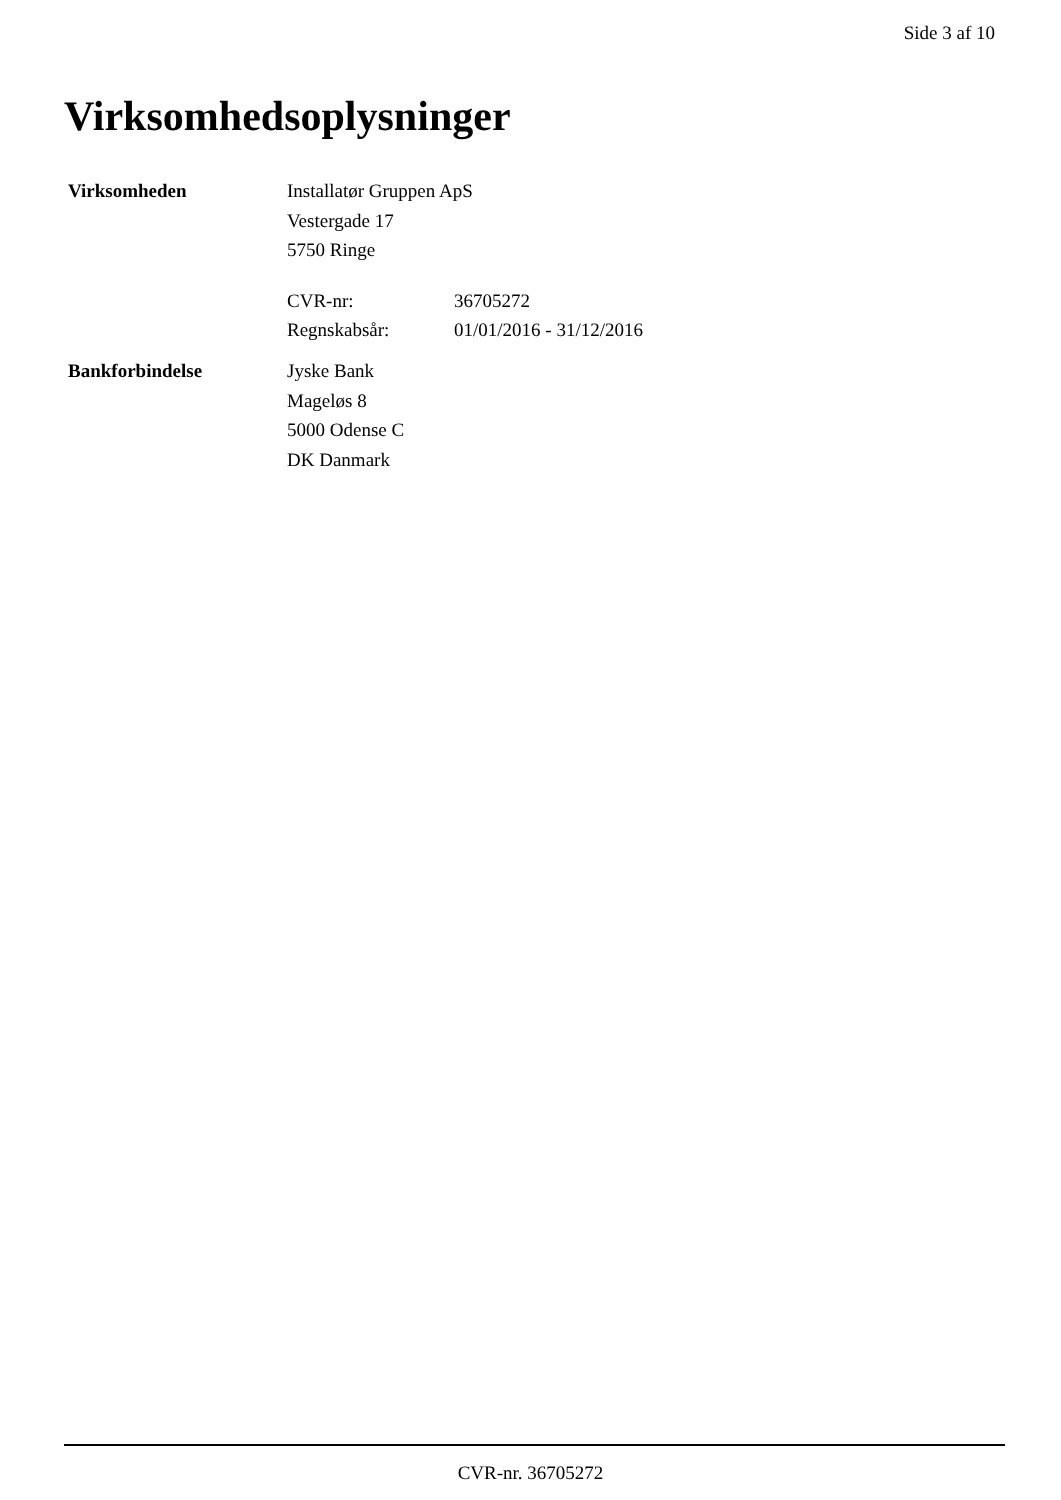Side 3 af 10
Virksomhedsoplysninger
Virksomheden Installatør Gruppen ApS
Vestergade 17
5750 Ringe
CVR-nr: 36705272
Regnskabsår: 01/01/2016 - 31/12/2016
Bankforbindelse Jyske Bank
Mageløs 8
5000 Odense C
DK Danmark
CVR-nr. 36705272